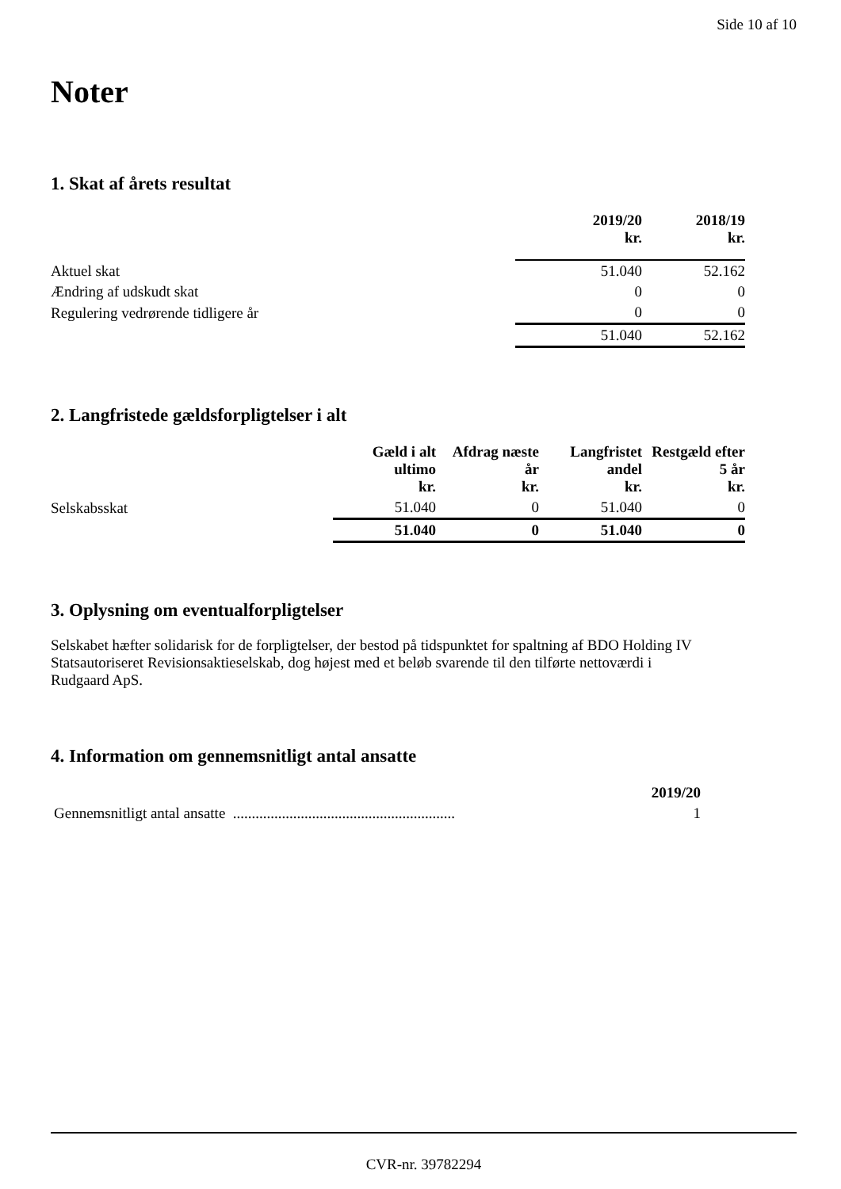Side 10 af 10
Noter
1. Skat af årets resultat
| | 2019/20 kr. | 2018/19 kr. |
| --- | --- | --- |
| Aktuel skat | 51.040 | 52.162 |
| Ændring af udskudt skat | 0 | 0 |
| Regulering vedrørende tidligere år | 0 | 0 |
| | 51.040 | 52.162 |
2. Langfristede gældsforpligtelser i alt
| | Gæld i alt ultimo kr. | Afdrag næste år kr. | Langfristet andel kr. | Restgæld efter 5 år kr. |
| --- | --- | --- | --- | --- |
| Selskabsskat | 51.040 | 0 | 51.040 | 0 |
| | 51.040 | 0 | 51.040 | 0 |
3. Oplysning om eventualforpligtelser
Selskabet hæfter solidarisk for de forpligtelser, der bestod på tidspunktet for spaltning af BDO Holding IV Statsautoriseret Revisionsaktieselskab, dog højest med et beløb svarende til den tilførte nettoværdi i Rudgaard ApS.
4. Information om gennemsnitligt antal ansatte
| | 2019/20 |
| --- | --- |
| Gennemsnitligt antal ansatte ........................................................... | 1 |
CVR-nr. 39782294